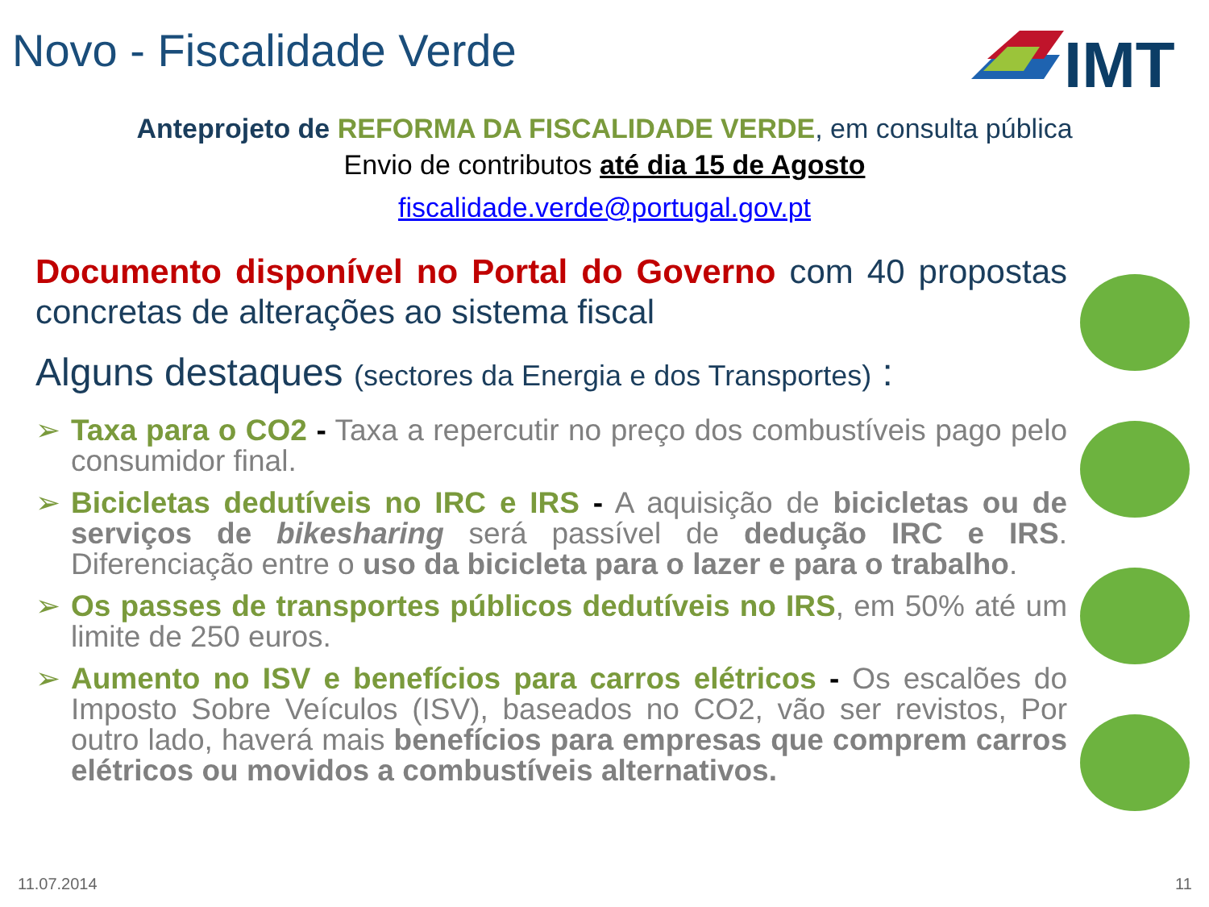Novo - Fiscalidade Verde
IMT
Anteprojeto de REFORMA DA FISCALIDADE VERDE, em consulta pública
Envio de contributos até dia 15 de Agosto
fiscalidade.verde@portugal.gov.pt
Documento disponível no Portal do Governo com 40 propostas concretas de alterações ao sistema fiscal
Alguns destaques (sectores da Energia e dos Transportes) :
➢ Taxa para o CO2 - Taxa a repercutir no preço dos combustíveis pago pelo consumidor final.
➢ Bicicletas dedutíveis no IRC e IRS - A aquisição de bicicletas ou de serviços de bikesharing será passível de dedução IRC e IRS. Diferenciação entre o uso da bicicleta para o lazer e para o trabalho.
➢ Os passes de transportes públicos dedutíveis no IRS, em 50% até um limite de 250 euros.
➢ Aumento no ISV e benefícios para carros elétricos - Os escalões do Imposto Sobre Veículos (ISV), baseados no CO2, vão ser revistos, Por outro lado, haverá mais benefícios para empresas que comprem carros elétricos ou movidos a combustíveis alternativos.
11.07.2014 11